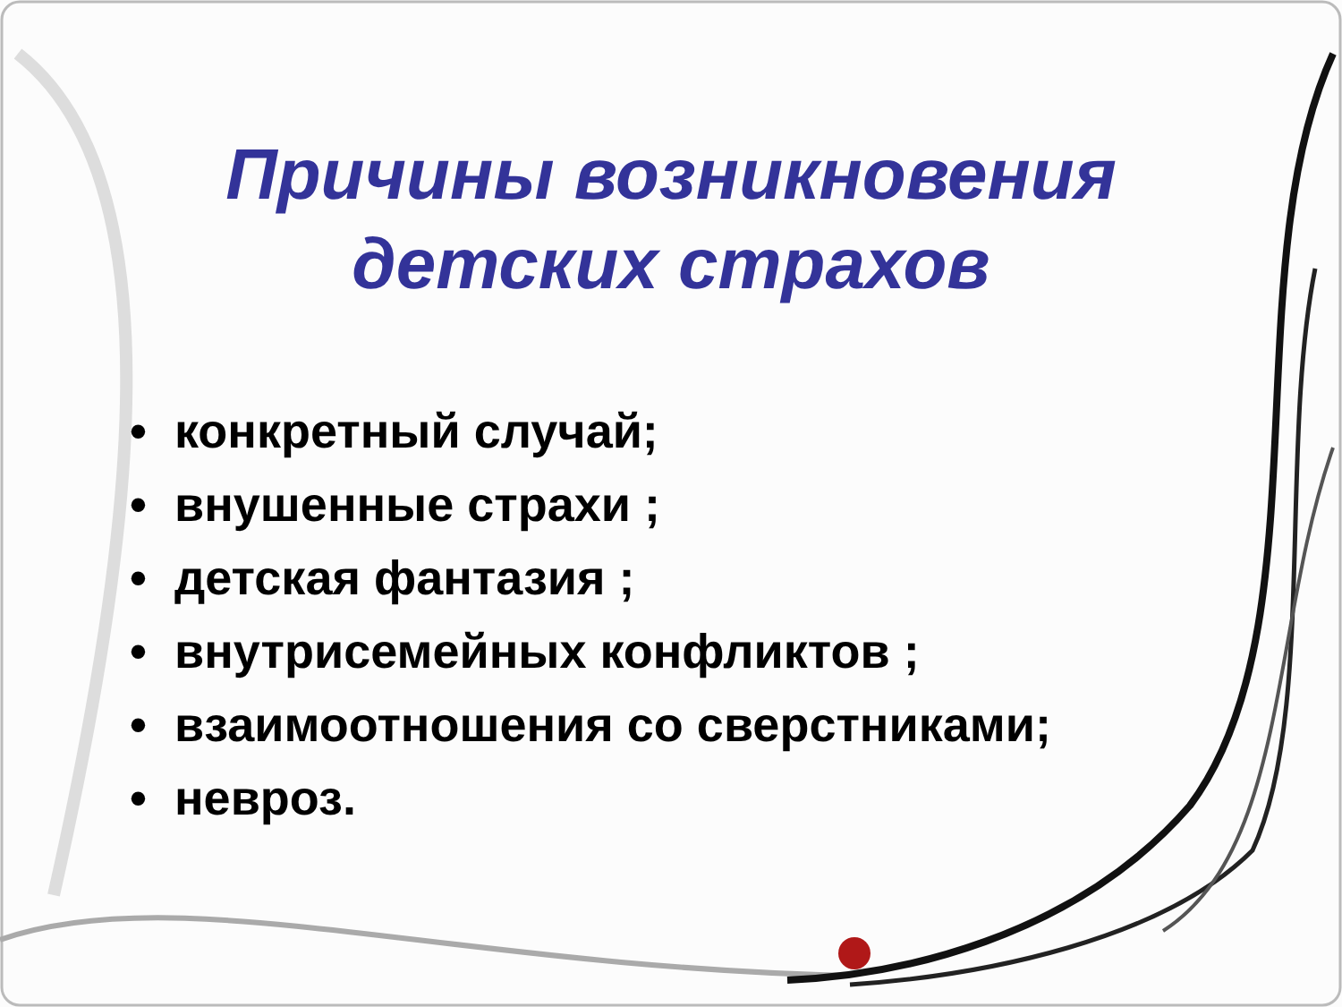Причины возникновения
детских страхов
• конкретный случай;
• внушенные страхи ;
• детская фантазия ;
• внутрисемейных конфликтов ;
• взаимоотношения со сверстниками;
• невроз.